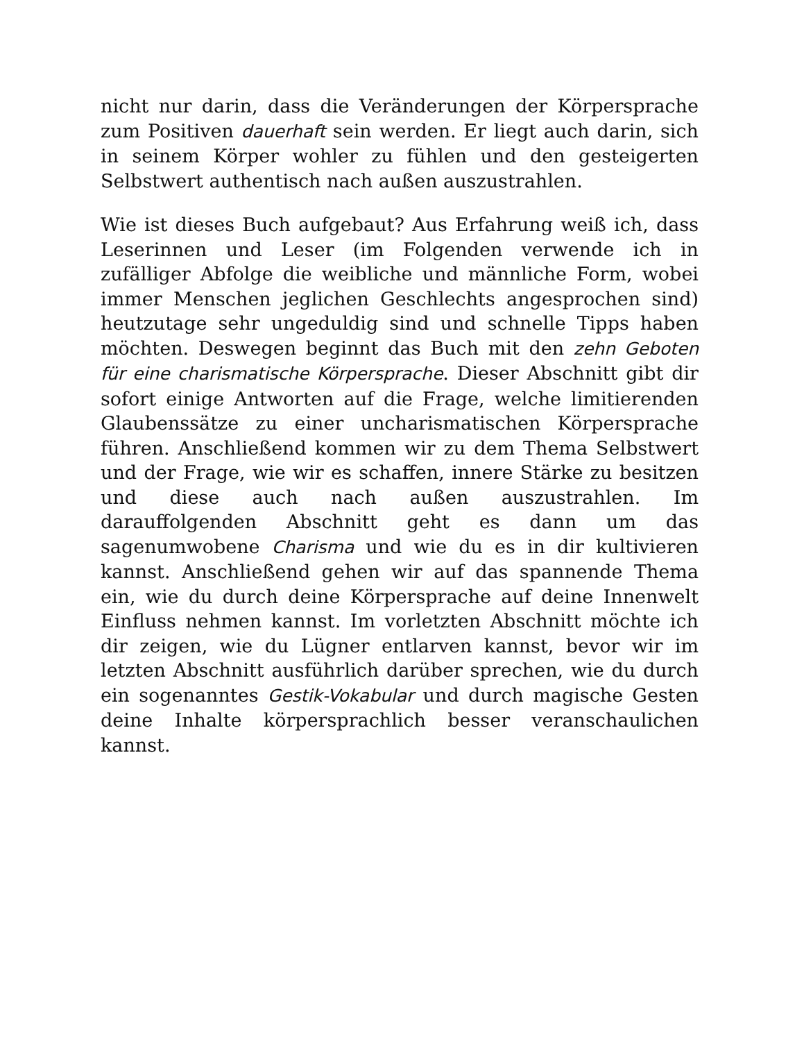nicht nur darin, dass die Veränderungen der Körpersprache zum Positiven dauerhaft sein werden. Er liegt auch darin, sich in seinem Körper wohler zu fühlen und den gesteigerten Selbstwert authentisch nach außen auszustrahlen.
Wie ist dieses Buch aufgebaut? Aus Erfahrung weiß ich, dass Leserinnen und Leser (im Folgenden verwende ich in zufälliger Abfolge die weibliche und männliche Form, wobei immer Menschen jeglichen Geschlechts angesprochen sind) heutzutage sehr ungeduldig sind und schnelle Tipps haben möchten. Deswegen beginnt das Buch mit den zehn Geboten für eine charismatische Körpersprache. Dieser Abschnitt gibt dir sofort einige Antworten auf die Frage, welche limitierenden Glaubenssätze zu einer uncharismatischen Körpersprache führen. Anschließend kommen wir zu dem Thema Selbstwert und der Frage, wie wir es schaffen, innere Stärke zu besitzen und diese auch nach außen auszustrahlen. Im darauffolgenden Abschnitt geht es dann um das sagenumwobene Charisma und wie du es in dir kultivieren kannst. Anschließend gehen wir auf das spannende Thema ein, wie du durch deine Körpersprache auf deine Innenwelt Einfluss nehmen kannst. Im vorletzten Abschnitt möchte ich dir zeigen, wie du Lügner entlarven kannst, bevor wir im letzten Abschnitt ausführlich darüber sprechen, wie du durch ein sogenanntes Gestik-Vokabular und durch magische Gesten deine Inhalte körpersprachlich besser veranschaulichen kannst.